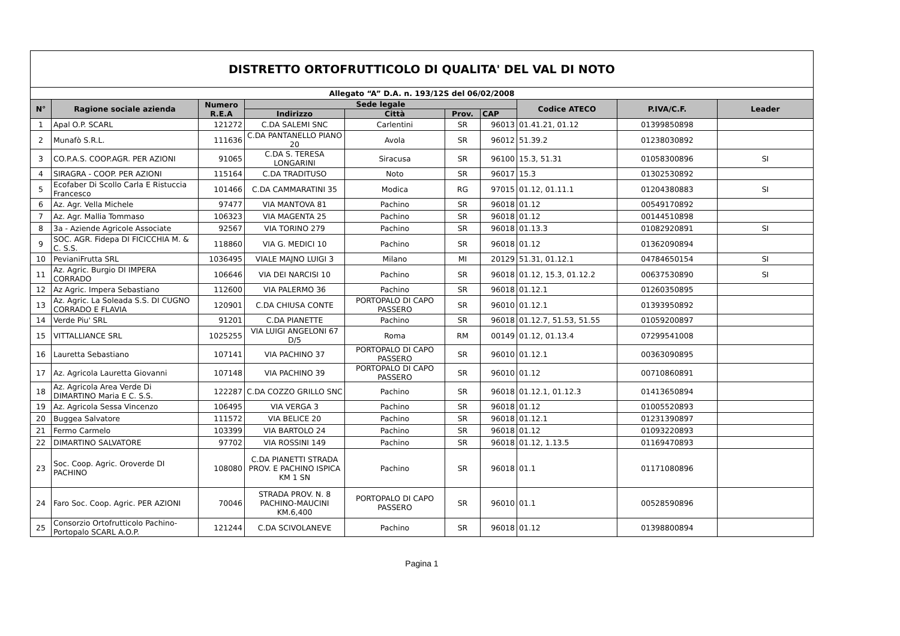| DISTRETTO ORTOFRUTTICOLO DI QUALITA' DEL VAL DI NOTO | | | | | | | | | |
| Allegato “A” D.A. n. 193/12S del 06/02/2008 | | | | | | | | | |
| N° | Ragione sociale azienda | Numero R.E.A | Sede legale | | | | Codice ATECO | P.IVA/C.F. | Leader |
| | | | Indirizzo | Città | Prov. | CAP | | | |
| 1 | Apal O.P. SCARL | 121272 | C.DA SALEMI SNC | Carlentini | SR | 96013 | 01.41.21, 01.12 | 01399850898 | |
| 2 | Munafò S.R.L. | 111636 | C.DA PANTANELLO PIANO 20 | Avola | SR | 96012 | 51.39.2 | 01238030892 | |
| 3 | CO.P.A.S. COOP.AGR. PER AZIONI | 91065 | C.DA S. TERESA LONGARINI | Siracusa | SR | 96100 | 15.3, 51.31 | 01058300896 | SI |
| 4 | SIRAGRA - COOP. PER AZIONI | 115164 | C.DA TRADITUSO | Noto | SR | 96017 | 15.3 | 01302530892 | |
| 5 | Ecofaber Di Scollo Carla E Ristuccia Francesco | 101466 | C.DA CAMMARATINI 35 | Modica | RG | 97015 | 01.12, 01.11.1 | 01204380883 | SI |
| 6 | Az. Agr. Vella Michele | 97477 | VIA MANTOVA 81 | Pachino | SR | 96018 | 01.12 | 00549170892 | |
| 7 | Az. Agr. Mallia Tommaso | 106323 | VIA MAGENTA 25 | Pachino | SR | 96018 | 01.12 | 00144510898 | |
| 8 | 3a - Aziende Agricole Associate | 92567 | VIA TORINO 279 | Pachino | SR | 96018 | 01.13.3 | 01082920891 | SI |
| 9 | SOC. AGR. Fidepa DI FICICCHIA M. & C. S.S. | 118860 | VIA G. MEDICI 10 | Pachino | SR | 96018 | 01.12 | 01362090894 | |
| 10 | PevianiFrutta SRL | 1036495 | VIALE MAJNO LUIGI 3 | Milano | MI | 20129 | 51.31, 01.12.1 | 04784650154 | SI |
| 11 | Az. Agric. Burgio DI IMPERA CORRADO | 106646 | VIA DEI NARCISI 10 | Pachino | SR | 96018 | 01.12, 15.3, 01.12.2 | 00637530890 | SI |
| 12 | Az Agric. Impera Sebastiano | 112600 | VIA PALERMO 36 | Pachino | SR | 96018 | 01.12.1 | 01260350895 | |
| 13 | Az. Agric. La Soleada S.S. DI CUGNO CORRADO E FLAVIA | 120901 | C.DA CHIUSA CONTE | PORTOPALO DI CAPO PASSERO | SR | 96010 | 01.12.1 | 01393950892 | |
| 14 | Verde Piu' SRL | 91201 | C.DA PIANETTE | Pachino | SR | 96018 | 01.12.7, 51.53, 51.55 | 01059200897 | |
| 15 | VITTALLIANCE SRL | 1025255 | VIA LUIGI ANGELONI 67 D/5 | Roma | RM | 00149 | 01.12, 01.13.4 | 07299541008 | |
| 16 | Lauretta Sebastiano | 107141 | VIA PACHINO 37 | PORTOPALO DI CAPO PASSERO | SR | 96010 | 01.12.1 | 00363090895 | |
| 17 | Az. Agricola Lauretta Giovanni | 107148 | VIA PACHINO 39 | PORTOPALO DI CAPO PASSERO | SR | 96010 | 01.12 | 00710860891 | |
| 18 | Az. Agricola Area Verde Di DIMARTINO Maria E C. S.S. | 122287 | C.DA COZZO GRILLO SNC | Pachino | SR | 96018 | 01.12.1, 01.12.3 | 01413650894 | |
| 19 | Az. Agricola Sessa Vincenzo | 106495 | VIA VERGA 3 | Pachino | SR | 96018 | 01.12 | 01005520893 | |
| 20 | Buggea Salvatore | 111572 | VIA BELICE 20 | Pachino | SR | 96018 | 01.12.1 | 01231390897 | |
| 21 | Fermo Carmelo | 103399 | VIA BARTOLO 24 | Pachino | SR | 96018 | 01.12 | 01093220893 | |
| 22 | DIMARTINO SALVATORE | 97702 | VIA ROSSINI 149 | Pachino | SR | 96018 | 01.12, 1.13.5 | 01169470893 | |
| 23 | Soc. Coop. Agric. Oroverde DI PACHINO | 108080 | C.DA PIANETTI STRADA PROV. E PACHINO ISPICA KM 1 SN | Pachino | SR | 96018 | 01.1 | 01171080896 | |
| 24 | Faro Soc. Coop. Agric. PER AZIONI | 70046 | STRADA PROV. N. 8 PACHINO-MAUCINI KM.6,400 | PORTOPALO DI CAPO PASSERO | SR | 96010 | 01.1 | 00528590896 | |
| 25 | Consorzio Ortofrutticolo Pachino-Portopalo SCARL A.O.P. | 121244 | C.DA SCIVOLANEVE | Pachino | SR | 96018 | 01.12 | 01398800894 | |
Pagina 1